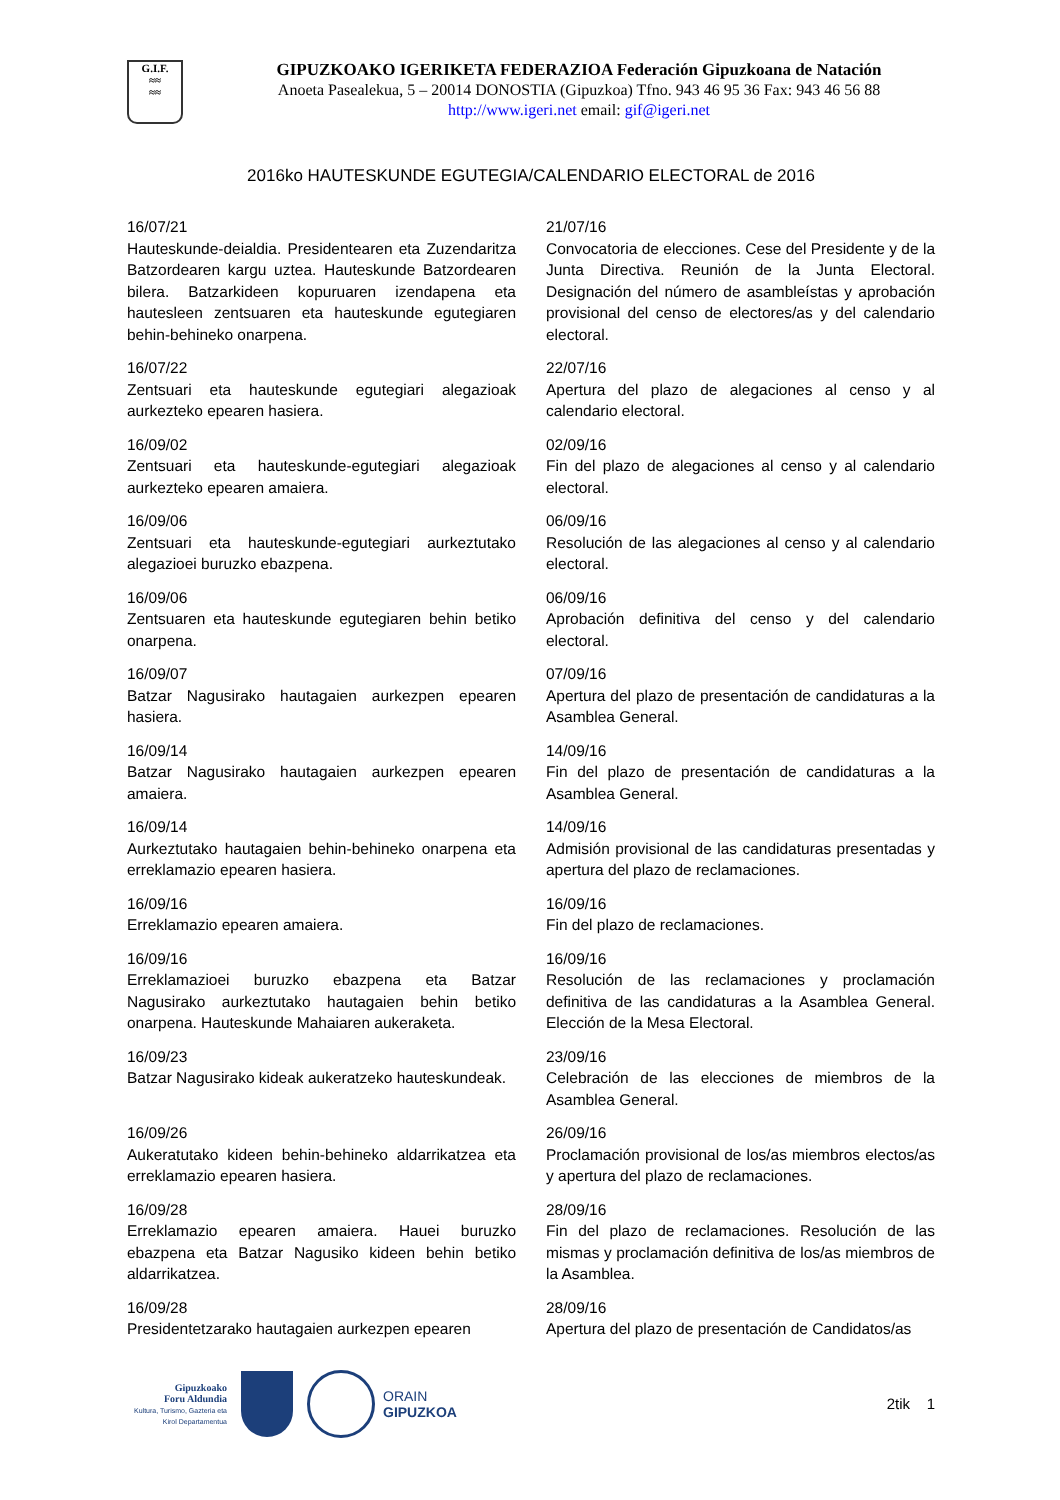G.I.F.
≈≈
≈≈
GIPUZKOAKO IGERIKETA FEDERAZIOA Federación Gipuzkoana de Natación
Anoeta Pasealekua, 5 – 20014 DONOSTIA (Gipuzkoa) Tfno. 943 46 95 36 Fax: 943 46 56 88
http://www.igeri.net email: gif@igeri.net
2016ko HAUTESKUNDE EGUTEGIA/CALENDARIO ELECTORAL de 2016
16/07/21
Hauteskunde-deialdia. Presidentearen eta Zuzendaritza Batzordearen kargu uztea. Hauteskunde Batzordearen bilera. Batzarkideen kopuruaren izendapena eta hautesleen zentsuaren eta hauteskunde egutegiaren behin-behineko onarpena.
21/07/16
Convocatoria de elecciones. Cese del Presidente y de la Junta Directiva. Reunión de la Junta Electoral. Designación del número de asambleístas y aprobación provisional del censo de electores/as y del calendario electoral.
16/07/22
Zentsuari eta hauteskunde egutegiari alegazioak aurkezteko epearen hasiera.
22/07/16
Apertura del plazo de alegaciones al censo y al calendario electoral.
16/09/02
Zentsuari eta hauteskunde-egutegiari alegazioak aurkezteko epearen amaiera.
02/09/16
Fin del plazo de alegaciones al censo y al calendario electoral.
16/09/06
Zentsuari eta hauteskunde-egutegiari aurkeztutako alegazioei buruzko ebazpena.
06/09/16
Resolución de las alegaciones al censo y al calendario electoral.
16/09/06
Zentsuaren eta hauteskunde egutegiaren behin betiko onarpena.
06/09/16
Aprobación definitiva del censo y del calendario electoral.
16/09/07
Batzar Nagusirako hautagaien aurkezpen epearen hasiera.
07/09/16
Apertura del plazo de presentación de candidaturas a la Asamblea General.
16/09/14
Batzar Nagusirako hautagaien aurkezpen epearen amaiera.
14/09/16
Fin del plazo de presentación de candidaturas a la Asamblea General.
16/09/14
Aurkeztutako hautagaien behin-behineko onarpena eta erreklamazio epearen hasiera.
14/09/16
Admisión provisional de las candidaturas presentadas y apertura del plazo de reclamaciones.
16/09/16
Erreklamazio epearen amaiera.
16/09/16
Fin del plazo de reclamaciones.
16/09/16
Erreklamazioei buruzko ebazpena eta Batzar Nagusirako aurkeztutako hautagaien behin betiko onarpena. Hauteskunde Mahaiaren aukeraketa.
16/09/16
Resolución de las reclamaciones y proclamación definitiva de las candidaturas a la Asamblea General. Elección de la Mesa Electoral.
16/09/23
Batzar Nagusirako kideak aukeratzeko hauteskundeak.
23/09/16
Celebración de las elecciones de miembros de la Asamblea General.
16/09/26
Aukeratutako kideen behin-behineko aldarrikatzea eta erreklamazio epearen hasiera.
26/09/16
Proclamación provisional de los/as miembros electos/as y apertura del plazo de reclamaciones.
16/09/28
Erreklamazio epearen amaiera. Hauei buruzko ebazpena eta Batzar Nagusiko kideen behin betiko aldarrikatzea.
28/09/16
Fin del plazo de reclamaciones. Resolución de las mismas y proclamación definitiva de los/as miembros de la Asamblea.
16/09/28
Presidentetzarako hautagaien aurkezpen epearen
28/09/16
Apertura del plazo de presentación de Candidatos/as
Gipuzkoako
Foru Aldundia
Kultura, Turismo, Gazteria eta Kirol Departamentua
ORAIN
GIPUZKOA
2tik 1